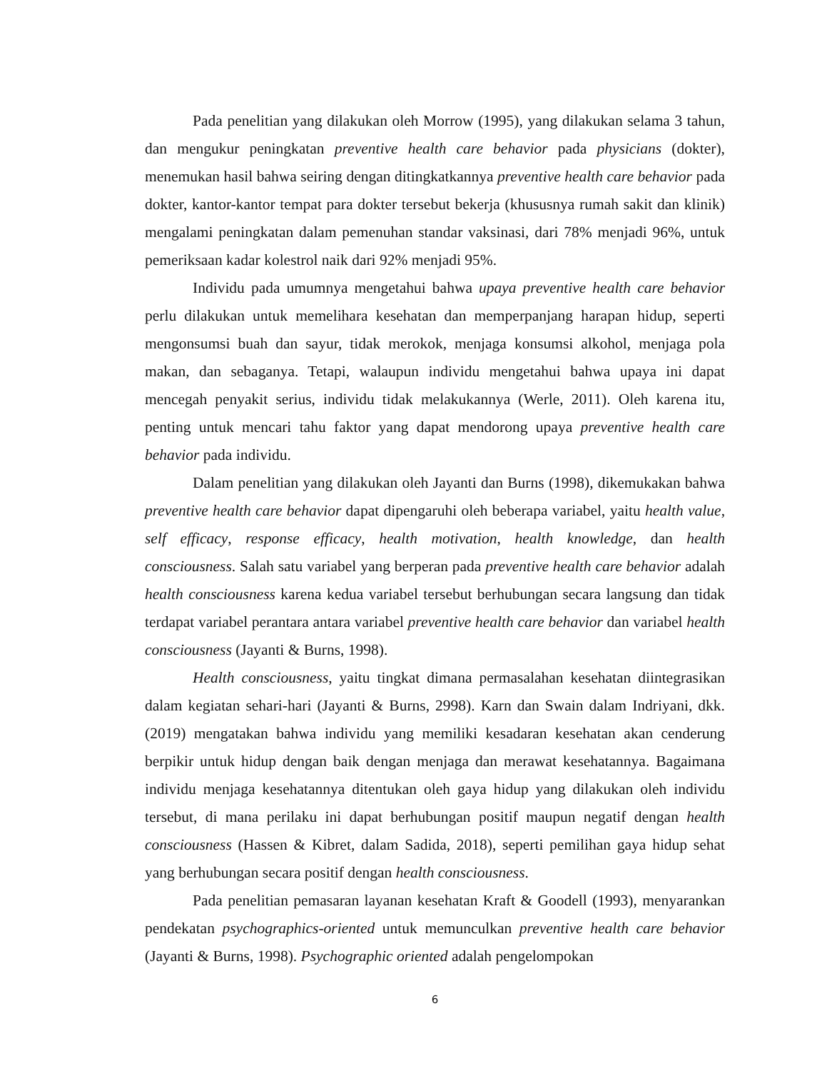Pada penelitian yang dilakukan oleh Morrow (1995), yang dilakukan selama 3 tahun, dan mengukur peningkatan preventive health care behavior pada physicians (dokter), menemukan hasil bahwa seiring dengan ditingkatkannya preventive health care behavior pada dokter, kantor-kantor tempat para dokter tersebut bekerja (khususnya rumah sakit dan klinik) mengalami peningkatan dalam pemenuhan standar vaksinasi, dari 78% menjadi 96%, untuk pemeriksaan kadar kolestrol naik dari 92% menjadi 95%.
Individu pada umumnya mengetahui bahwa upaya preventive health care behavior perlu dilakukan untuk memelihara kesehatan dan memperpanjang harapan hidup, seperti mengonsumsi buah dan sayur, tidak merokok, menjaga konsumsi alkohol, menjaga pola makan, dan sebaganya. Tetapi, walaupun individu mengetahui bahwa upaya ini dapat mencegah penyakit serius, individu tidak melakukannya (Werle, 2011). Oleh karena itu, penting untuk mencari tahu faktor yang dapat mendorong upaya preventive health care behavior pada individu.
Dalam penelitian yang dilakukan oleh Jayanti dan Burns (1998), dikemukakan bahwa preventive health care behavior dapat dipengaruhi oleh beberapa variabel, yaitu health value, self efficacy, response efficacy, health motivation, health knowledge, dan health consciousness. Salah satu variabel yang berperan pada preventive health care behavior adalah health consciousness karena kedua variabel tersebut berhubungan secara langsung dan tidak terdapat variabel perantara antara variabel preventive health care behavior dan variabel health consciousness (Jayanti & Burns, 1998).
Health consciousness, yaitu tingkat dimana permasalahan kesehatan diintegrasikan dalam kegiatan sehari-hari (Jayanti & Burns, 2998). Karn dan Swain dalam Indriyani, dkk. (2019) mengatakan bahwa individu yang memiliki kesadaran kesehatan akan cenderung berpikir untuk hidup dengan baik dengan menjaga dan merawat kesehatannya. Bagaimana individu menjaga kesehatannya ditentukan oleh gaya hidup yang dilakukan oleh individu tersebut, di mana perilaku ini dapat berhubungan positif maupun negatif dengan health consciousness (Hassen & Kibret, dalam Sadida, 2018), seperti pemilihan gaya hidup sehat yang berhubungan secara positif dengan health consciousness.
Pada penelitian pemasaran layanan kesehatan Kraft & Goodell (1993), menyarankan pendekatan psychographics-oriented untuk memunculkan preventive health care behavior (Jayanti & Burns, 1998). Psychographic oriented adalah pengelompokan
6